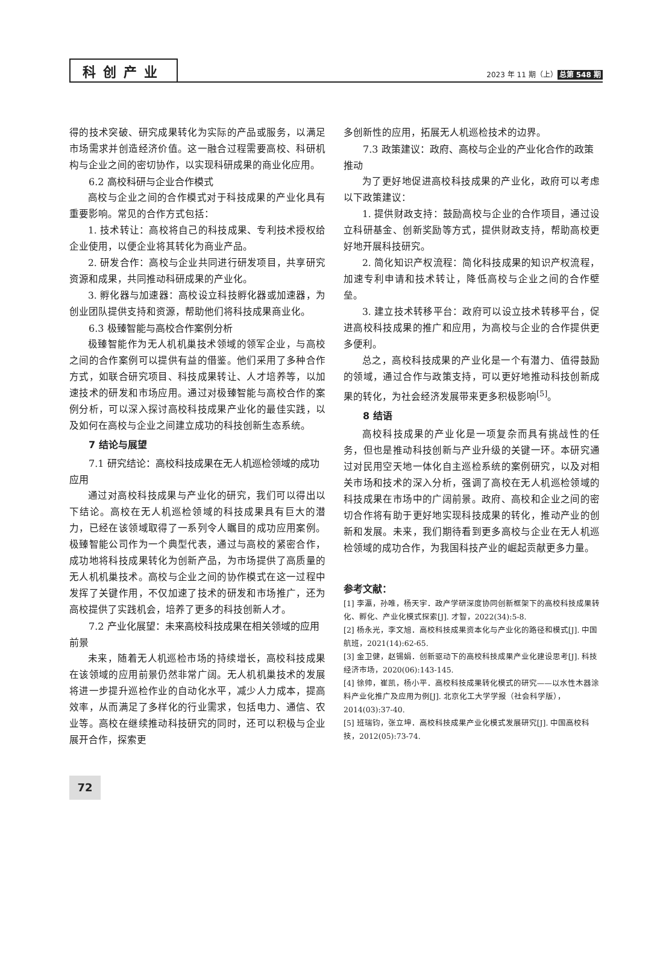科创产业
2023 年 11 期（上） 总第 548 期
得的技术突破、研究成果转化为实际的产品或服务，以满足市场需求并创造经济价值。这一融合过程需要高校、科研机构与企业之间的密切协作，以实现科研成果的商业化应用。
6.2 高校科研与企业合作模式
高校与企业之间的合作模式对于科技成果的产业化具有重要影响。常见的合作方式包括：
1. 技术转让：高校将自己的科技成果、专利技术授权给企业使用，以便企业将其转化为商业产品。
2. 研发合作：高校与企业共同进行研发项目，共享研究资源和成果，共同推动科研成果的产业化。
3. 孵化器与加速器：高校设立科技孵化器或加速器，为创业团队提供支持和资源，帮助他们将科技成果商业化。
6.3 极臻智能与高校合作案例分析
极臻智能作为无人机机巢技术领域的领军企业，与高校之间的合作案例可以提供有益的借鉴。他们采用了多种合作方式，如联合研究项目、科技成果转让、人才培养等，以加速技术的研发和市场应用。通过对极臻智能与高校合作的案例分析，可以深入探讨高校科技成果产业化的最佳实践，以及如何在高校与企业之间建立成功的科技创新生态系统。
7 结论与展望
7.1 研究结论：高校科技成果在无人机巡检领域的成功应用
通过对高校科技成果与产业化的研究，我们可以得出以下结论。高校在无人机巡检领域的科技成果具有巨大的潜力，已经在该领域取得了一系列令人瞩目的成功应用案例。极臻智能公司作为一个典型代表，通过与高校的紧密合作，成功地将科技成果转化为创新产品，为市场提供了高质量的无人机机巢技术。高校与企业之间的协作模式在这一过程中发挥了关键作用，不仅加速了技术的研发和市场推广，还为高校提供了实践机会，培养了更多的科技创新人才。
7.2 产业化展望：未来高校科技成果在相关领域的应用前景
未来，随着无人机巡检市场的持续增长，高校科技成果在该领域的应用前景仍然非常广阔。无人机机巢技术的发展将进一步提升巡检作业的自动化水平，减少人力成本，提高效率，从而满足了多样化的行业需求，包括电力、通信、农业等。高校在继续推动科技研究的同时，还可以积极与企业展开合作，探索更
多创新性的应用，拓展无人机巡检技术的边界。
7.3 政策建议：政府、高校与企业的产业化合作的政策推动
为了更好地促进高校科技成果的产业化，政府可以考虑以下政策建议：
1. 提供财政支持：鼓励高校与企业的合作项目，通过设立科研基金、创新奖励等方式，提供财政支持，帮助高校更好地开展科技研究。
2. 简化知识产权流程：简化科技成果的知识产权流程，加速专利申请和技术转让，降低高校与企业之间的合作壁垒。
3. 建立技术转移平台：政府可以设立技术转移平台，促进高校科技成果的推广和应用，为高校与企业的合作提供更多便利。
总之，高校科技成果的产业化是一个有潜力、值得鼓励的领域，通过合作与政策支持，可以更好地推动科技创新成果的转化，为社会经济发展带来更多积极影响<sup>[5]</sup>。
8 结语
高校科技成果的产业化是一项复杂而具有挑战性的任务，但也是推动科技创新与产业升级的关键一环。本研究通过对民用空天地一体化自主巡检系统的案例研究，以及对相关市场和技术的深入分析，强调了高校在无人机巡检领域的科技成果在市场中的广阔前景。政府、高校和企业之间的密切合作将有助于更好地实现科技成果的转化，推动产业的创新和发展。未来，我们期待看到更多高校与企业在无人机巡检领域的成功合作，为我国科技产业的崛起贡献更多力量。
参考文献：
[1] 李瀛，孙唯，杨天宇．政产学研深度协同创新框架下的高校科技成果转化、孵化、产业化模式探索[J]. 才智，2022(34):5-8.
[2] 杨永光，李文旭．高校科技成果资本化与产业化的路径和模式[J]. 中国航班，2021(14):62-65.
[3] 金卫健，赵锡娟．创新驱动下的高校科技成果产业化建设思考[J]. 科技经济市场，2020(06):143-145.
[4] 徐帅，崔凯，杨小平．高校科技成果转化模式的研究——以水性木器涂料产业化推广及应用为例[J]. 北京化工大学学报（社会科学版），2014(03):37-40.
[5] 班瑞钧，张立坤．高校科技成果产业化模式发展研究[J]. 中国高校科技，2012(05):73-74.
72